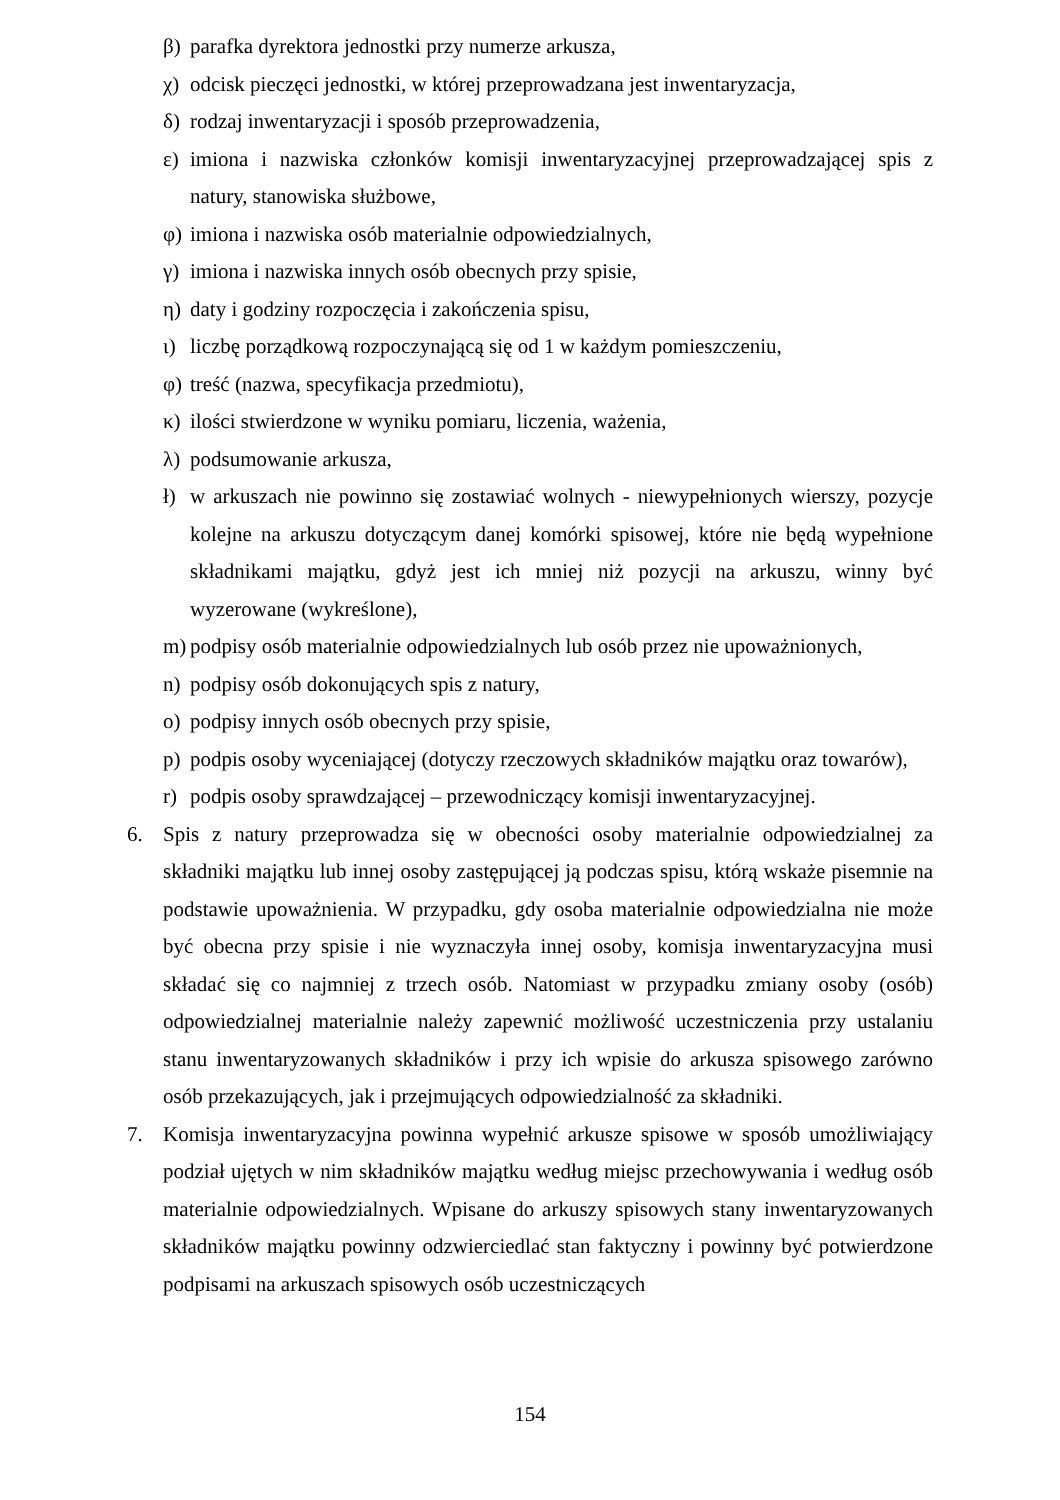β) parafka dyrektora jednostki przy numerze arkusza,
χ) odcisk pieczęci jednostki, w której przeprowadzana jest inwentaryzacja,
δ) rodzaj inwentaryzacji i sposób przeprowadzenia,
ε) imiona i nazwiska członków komisji inwentaryzacyjnej przeprowadzającej spis z natury, stanowiska służbowe,
φ) imiona i nazwiska osób materialnie odpowiedzialnych,
γ) imiona i nazwiska innych osób obecnych przy spisie,
η) daty i godziny rozpoczęcia i zakończenia spisu,
ι) liczbę porządkową rozpoczynającą się od 1 w każdym pomieszczeniu,
φ) treść (nazwa, specyfikacja przedmiotu),
κ) ilości stwierdzone w wyniku pomiaru, liczenia, ważenia,
λ) podsumowanie arkusza,
ł) w arkuszach nie powinno się zostawiać wolnych - niewypełnionych wierszy, pozycje kolejne na arkuszu dotyczącym danej komórki spisowej, które nie będą wypełnione składnikami majątku, gdyż jest ich mniej niż pozycji na arkuszu, winny być wyzerowane (wykreślone),
m) podpisy osób materialnie odpowiedzialnych lub osób przez nie upoważnionych,
n) podpisy osób dokonujących spis z natury,
o) podpisy innych osób obecnych przy spisie,
p) podpis osoby wyceniającej (dotyczy rzeczowych składników majątku oraz towarów),
r) podpis osoby sprawdzającej – przewodniczący komisji inwentaryzacyjnej.
6. Spis z natury przeprowadza się w obecności osoby materialnie odpowiedzialnej za składniki majątku lub innej osoby zastępującej ją podczas spisu, którą wskaże pisemnie na podstawie upoważnienia. W przypadku, gdy osoba materialnie odpowiedzialna nie może być obecna przy spisie i nie wyznaczyła innej osoby, komisja inwentaryzacyjna musi składać się co najmniej z trzech osób. Natomiast w przypadku zmiany osoby (osób) odpowiedzialnej materialnie należy zapewnić możliwość uczestniczenia przy ustalaniu stanu inwentaryzowanych składników i przy ich wpisie do arkusza spisowego zarówno osób przekazujących, jak i przejmujących odpowiedzialność za składniki.
7. Komisja inwentaryzacyjna powinna wypełnić arkusze spisowe w sposób umożliwiający podział ujętych w nim składników majątku według miejsc przechowywania i według osób materialnie odpowiedzialnych. Wpisane do arkuszy spisowych stany inwentaryzowanych składników majątku powinny odzwierciedlać stan faktyczny i powinny być potwierdzone podpisami na arkuszach spisowych osób uczestniczących
154